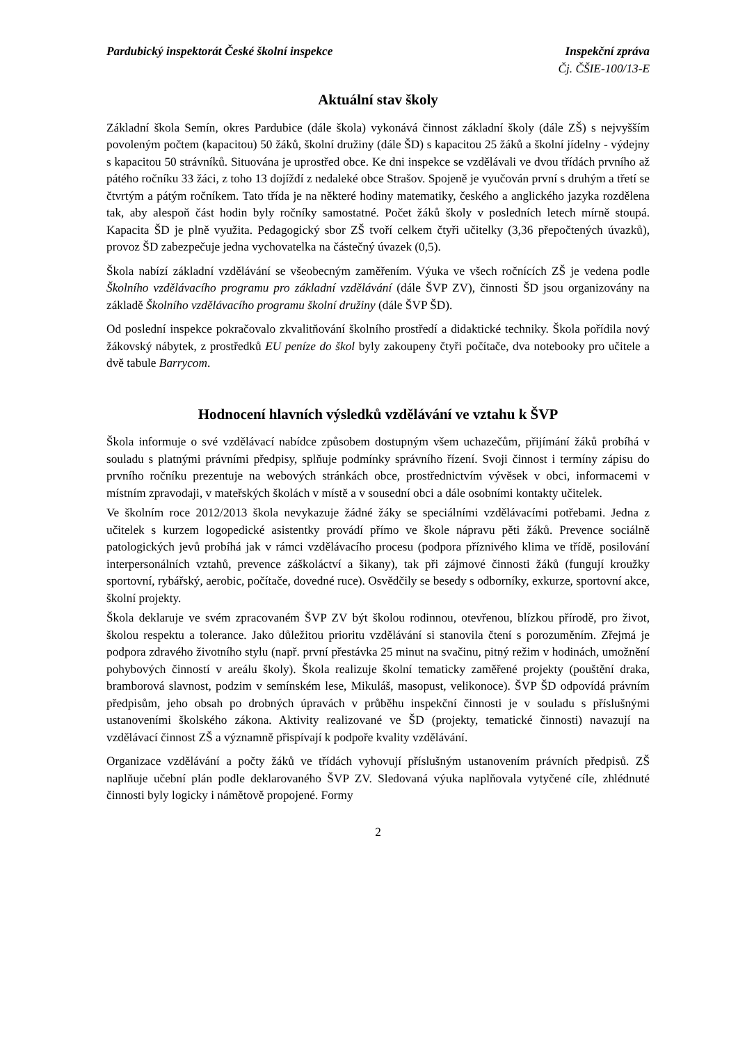Pardubický inspektorát České školní inspekce
Inspekční zpráva
Čj. ČŠIE-100/13-E
Aktuální stav školy
Základní škola Semín, okres Pardubice (dále škola) vykonává činnost základní školy (dále ZŠ) s nejvyšším povoleným počtem (kapacitou) 50 žáků, školní družiny (dále ŠD) s kapacitou 25 žáků a školní jídelny - výdejny s kapacitou 50 strávníků. Situována je uprostřed obce. Ke dni inspekce se vzdělávali ve dvou třídách prvního až pátého ročníku 33 žáci, z toho 13 dojíždí z nedaleké obce Strašov. Spojeně je vyučován první s druhým a třetí se čtvrtým a pátým ročníkem. Tato třída je na některé hodiny matematiky, českého a anglického jazyka rozdělena tak, aby alespoň část hodin byly ročníky samostatné. Počet žáků školy v posledních letech mírně stoupá. Kapacita ŠD je plně využita. Pedagogický sbor ZŠ tvoří celkem čtyři učitelky (3,36 přepočtených úvazků), provoz ŠD zabezpečuje jedna vychovatelka na částečný úvazek (0,5).
Škola nabízí základní vzdělávání se všeobecným zaměřením. Výuka ve všech ročnících ZŠ je vedena podle Školního vzdělávacího programu pro základní vzdělávání (dále ŠVP ZV), činnosti ŠD jsou organizovány na základě Školního vzdělávacího programu školní družiny (dále ŠVP ŠD).
Od poslední inspekce pokračovalo zkvalitňování školního prostředí a didaktické techniky. Škola pořídila nový žákovský nábytek, z prostředků EU peníze do škol byly zakoupeny čtyři počítače, dva notebooky pro učitele a dvě tabule Barrycom.
Hodnocení hlavních výsledků vzdělávání ve vztahu k ŠVP
Škola informuje o své vzdělávací nabídce způsobem dostupným všem uchazečům, přijímání žáků probíhá v souladu s platnými právními předpisy, splňuje podmínky správního řízení. Svoji činnost i termíny zápisu do prvního ročníku prezentuje na webových stránkách obce, prostřednictvím vývěsek v obci, informacemi v místním zpravodaji, v mateřských školách v místě a v sousední obci a dále osobními kontakty učitelek.
Ve školním roce 2012/2013 škola nevykazuje žádné žáky se speciálními vzdělávacími potřebami. Jedna z učitelek s kurzem logopedické asistentky provádí přímo ve škole nápravu pěti žáků. Prevence sociálně patologických jevů probíhá jak v rámci vzdělávacího procesu (podpora příznivého klima ve třídě, posilování interpersonálních vztahů, prevence záškoláctví a šikany), tak při zájmové činnosti žáků (fungují kroužky sportovní, rybářský, aerobic, počítače, dovedné ruce). Osvědčily se besedy s odborníky, exkurze, sportovní akce, školní projekty.
Škola deklaruje ve svém zpracovaném ŠVP ZV být školou rodinnou, otevřenou, blízkou přírodě, pro život, školou respektu a tolerance. Jako důležitou prioritu vzdělávání si stanovila čtení s porozuměním. Zřejmá je podpora zdravého životního stylu (např. první přestávka 25 minut na svačinu, pitný režim v hodinách, umožnění pohybových činností v areálu školy). Škola realizuje školní tematicky zaměřené projekty (pouštění draka, bramborová slavnost, podzim v semínském lese, Mikuláš, masopust, velikonoce). ŠVP ŠD odpovídá právním předpisům, jeho obsah po drobných úpravách v průběhu inspekční činnosti je v souladu s příslušnými ustanoveními školského zákona. Aktivity realizované ve ŠD (projekty, tematické činnosti) navazují na vzdělávací činnost ZŠ a významně přispívají k podpoře kvality vzdělávání.
Organizace vzdělávání a počty žáků ve třídách vyhovují příslušným ustanovením právních předpisů. ZŠ naplňuje učební plán podle deklarovaného ŠVP ZV. Sledovaná výuka naplňovala vytyčené cíle, zhlédnuté činnosti byly logicky i námětově propojené. Formy
2